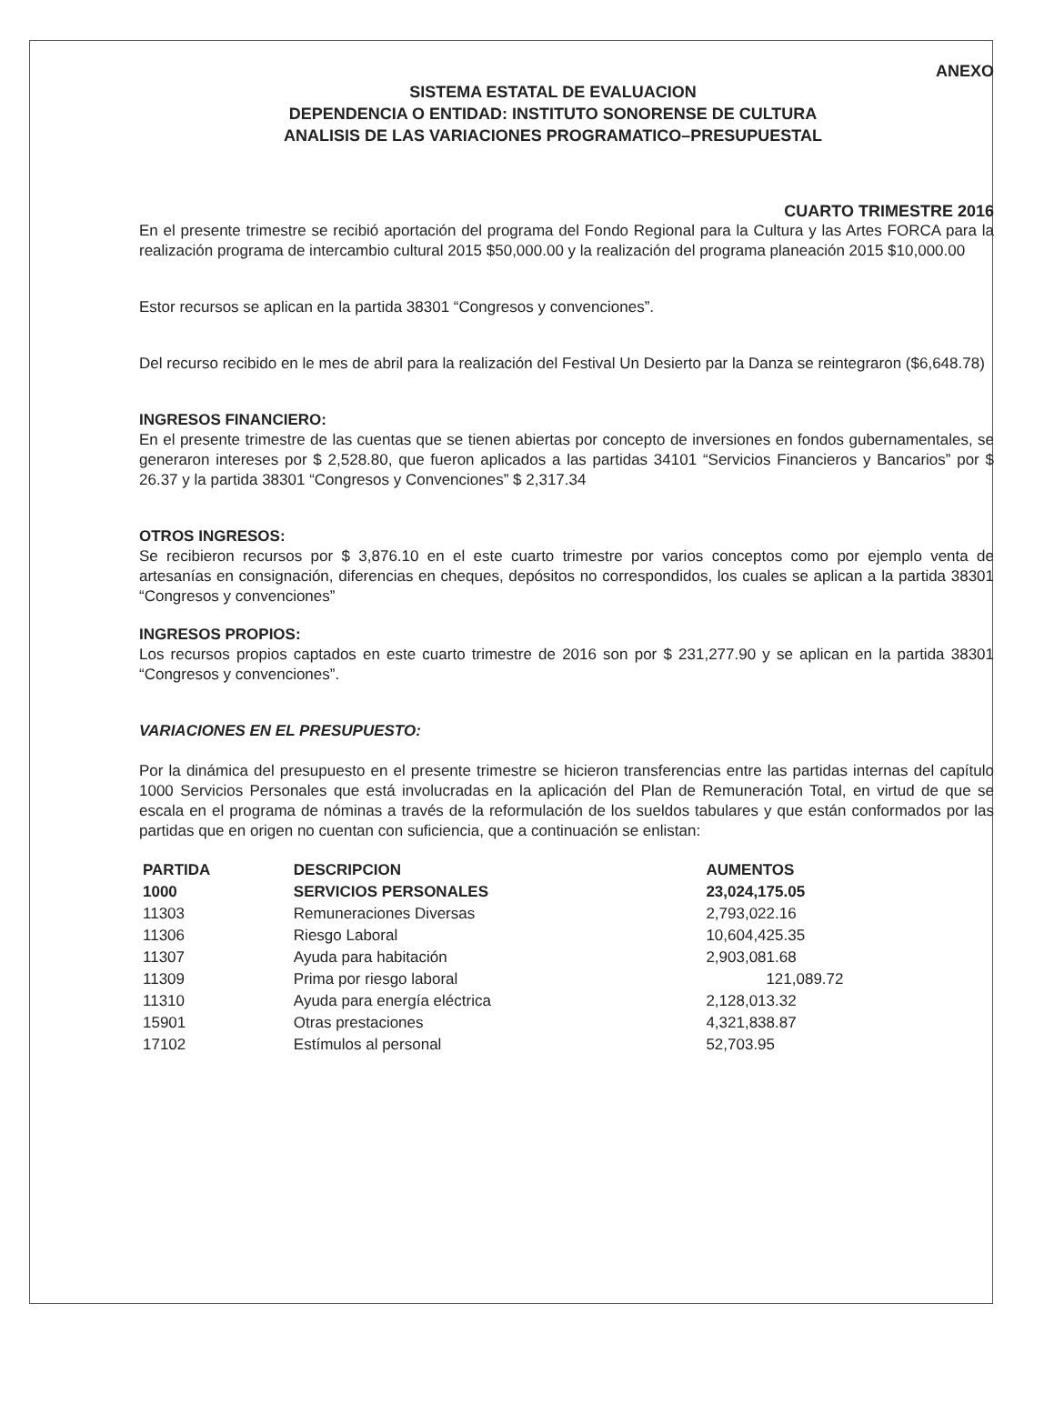ANEXO
SISTEMA ESTATAL DE EVALUACION
DEPENDENCIA O ENTIDAD: INSTITUTO SONORENSE DE CULTURA
ANALISIS DE LAS VARIACIONES PROGRAMATICO–PRESUPUESTAL
CUARTO TRIMESTRE 2016
En el presente trimestre se recibió aportación del programa del Fondo Regional para la Cultura y las Artes FORCA para la realización programa de intercambio cultural 2015 $50,000.00 y la realización del programa planeación 2015 $10,000.00
Estor recursos se aplican en la partida 38301 “Congresos y convenciones”.
Del recurso recibido en le mes de abril para la realización del Festival Un Desierto par la Danza se reintegraron ($6,648.78)
INGRESOS FINANCIERO:
En el presente trimestre de las cuentas que se tienen abiertas por concepto de inversiones en fondos gubernamentales, se generaron intereses por $ 2,528.80, que fueron aplicados a las partidas 34101 “Servicios Financieros y Bancarios” por $ 26.37 y la partida 38301 “Congresos y Convenciones” $ 2,317.34
OTROS INGRESOS:
Se recibieron recursos por $ 3,876.10 en el este cuarto trimestre por varios conceptos como por ejemplo venta de artesanías en consignación, diferencias en cheques, depósitos no correspondidos, los cuales se aplican a la partida 38301 “Congresos y convenciones”
INGRESOS PROPIOS:
Los recursos propios captados en este cuarto trimestre de 2016 son por $ 231,277.90 y se aplican en la partida 38301 “Congresos y convenciones”.
VARIACIONES EN EL PRESUPUESTO:
Por la dinámica del presupuesto en el presente trimestre se hicieron transferencias entre las partidas internas del capítulo 1000 Servicios Personales que está involucradas en la aplicación del Plan de Remuneración Total, en virtud de que se escala en el programa de nóminas a través de la reformulación de los sueldos tabulares y que están conformados por las partidas que en origen no cuentan con suficiencia, que a continuación se enlistan:
| PARTIDA | DESCRIPCION | AUMENTOS |
| --- | --- | --- |
| 1000 | SERVICIOS PERSONALES | 23,024,175.05 |
| 11303 | Remuneraciones Diversas | 2,793,022.16 |
| 11306 | Riesgo Laboral | 10,604,425.35 |
| 11307 | Ayuda para habitación | 2,903,081.68 |
| 11309 | Prima por riesgo laboral | 121,089.72 |
| 11310 | Ayuda para energía eléctrica | 2,128,013.32 |
| 15901 | Otras prestaciones | 4,321,838.87 |
| 17102 | Estímulos al personal | 52,703.95 |